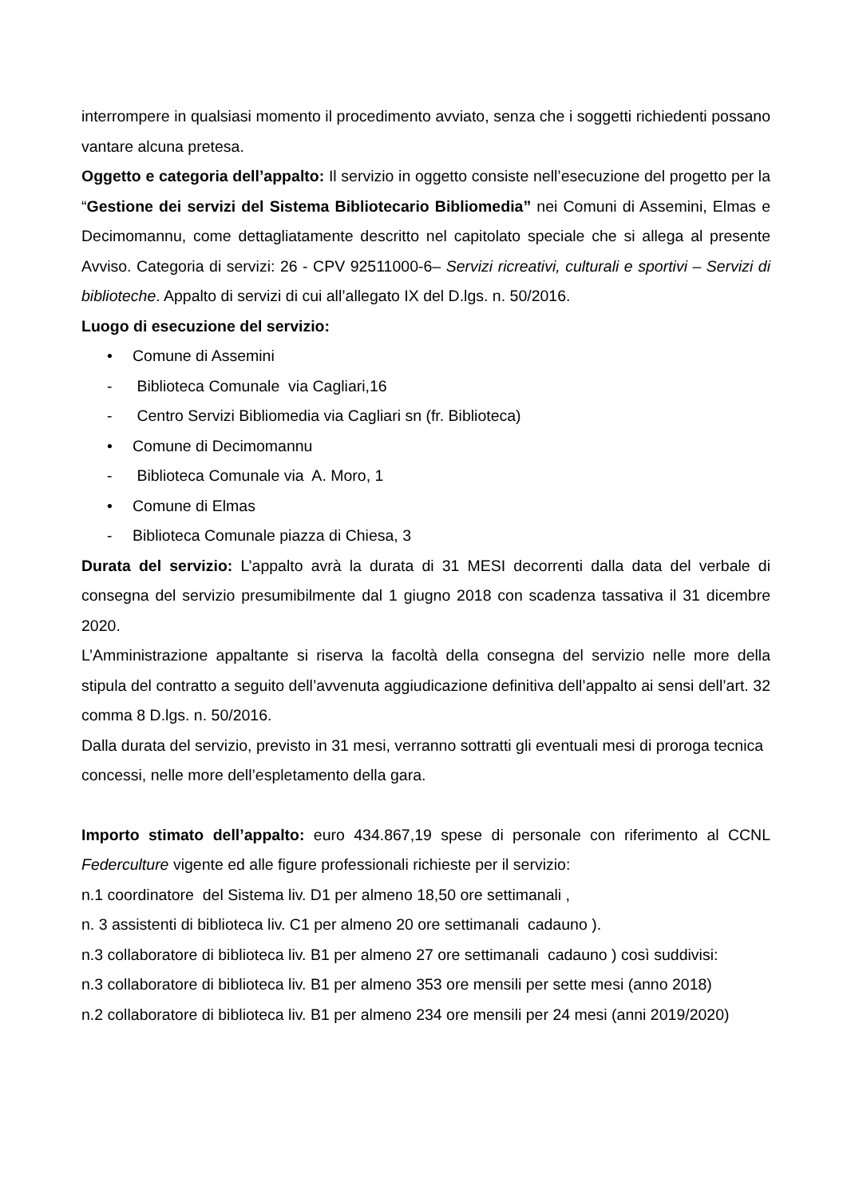interrompere in qualsiasi momento il procedimento avviato, senza che i soggetti richiedenti possano vantare alcuna pretesa.
Oggetto e categoria dell’appalto: Il servizio in oggetto consiste nell’esecuzione del progetto per la “Gestione dei servizi del Sistema Bibliotecario Bibliomedia” nei Comuni di Assemini, Elmas e Decimomannu, come dettagliatamente descritto nel capitolato speciale che si allega al presente Avviso. Categoria di servizi: 26 - CPV 92511000-6– Servizi ricreativi, culturali e sportivi – Servizi di biblioteche. Appalto di servizi di cui all’allegato IX del D.lgs. n. 50/2016.
Luogo di esecuzione del servizio:
• Comune di Assemini
- Biblioteca Comunale via Cagliari,16
- Centro Servizi Bibliomedia via Cagliari sn (fr. Biblioteca)
• Comune di Decimomannu
- Biblioteca Comunale via A. Moro, 1
• Comune di Elmas
- Biblioteca Comunale piazza di Chiesa, 3
Durata del servizio: L’appalto avrà la durata di 31 MESI decorrenti dalla data del verbale di consegna del servizio presumibilmente dal 1 giugno 2018 con scadenza tassativa il 31 dicembre 2020.
L’Amministrazione appaltante si riserva la facoltà della consegna del servizio nelle more della stipula del contratto a seguito dell’avvenuta aggiudicazione definitiva dell’appalto ai sensi dell’art. 32 comma 8 D.lgs. n. 50/2016.
Dalla durata del servizio, previsto in 31 mesi, verranno sottratti gli eventuali mesi di proroga tecnica concessi, nelle more dell’espletamento della gara.
Importo stimato dell’appalto: euro 434.867,19 spese di personale con riferimento al CCNL Federculture vigente ed alle figure professionali richieste per il servizio:
n.1 coordinatore del Sistema liv. D1 per almeno 18,50 ore settimanali ,
n. 3 assistenti di biblioteca liv. C1 per almeno 20 ore settimanali cadauno ).
n.3 collaboratore di biblioteca liv. B1 per almeno 27 ore settimanali cadauno ) così suddivisi:
n.3 collaboratore di biblioteca liv. B1 per almeno 353 ore mensili per sette mesi (anno 2018)
n.2 collaboratore di biblioteca liv. B1 per almeno 234 ore mensili per 24 mesi (anni 2019/2020)